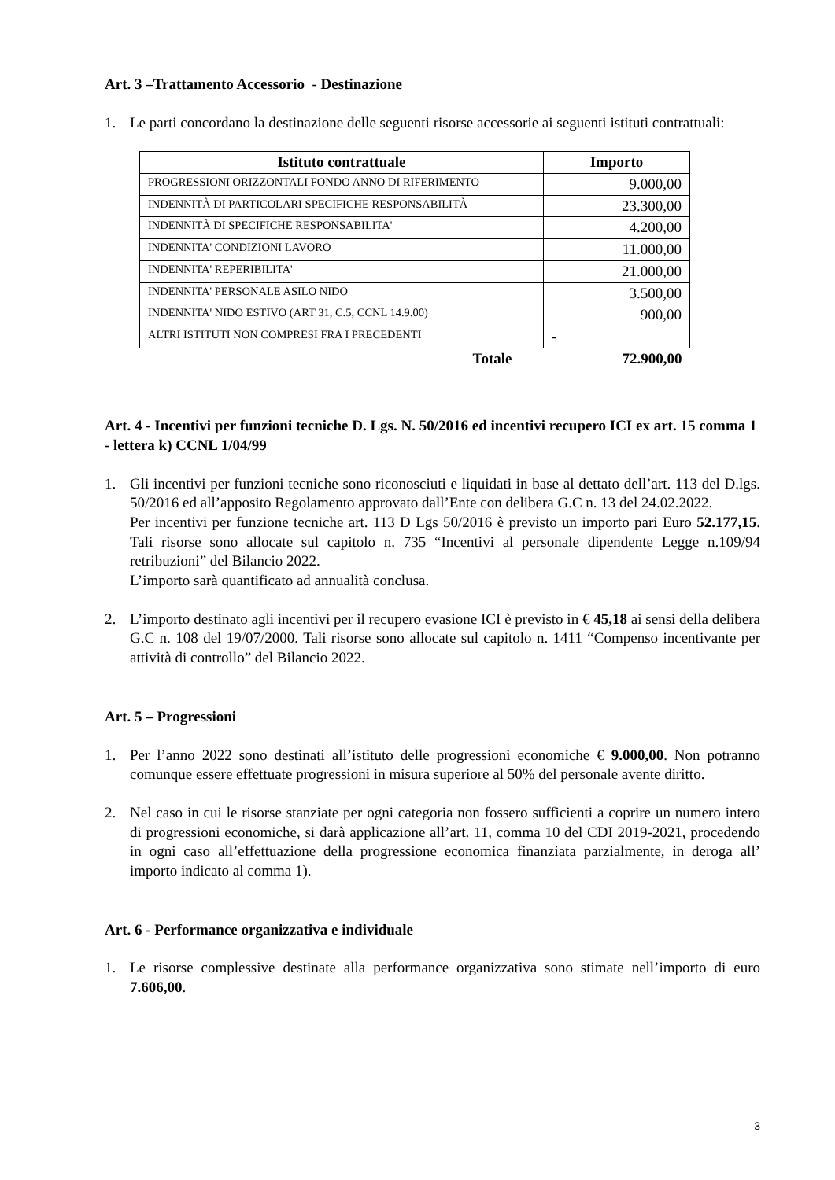Art. 3 –Trattamento Accessorio - Destinazione
1. Le parti concordano la destinazione delle seguenti risorse accessorie ai seguenti istituti contrattuali:
| Istituto contrattuale | Importo |
| --- | --- |
| PROGRESSIONI ORIZZONTALI FONDO ANNO DI RIFERIMENTO | 9.000,00 |
| INDENNITÀ DI PARTICOLARI SPECIFICHE RESPONSABILITÀ | 23.300,00 |
| INDENNITÀ DI SPECIFICHE RESPONSABILITA' | 4.200,00 |
| INDENNITA' CONDIZIONI LAVORO | 11.000,00 |
| INDENNITA' REPERIBILITA' | 21.000,00 |
| INDENNITA' PERSONALE ASILO NIDO | 3.500,00 |
| INDENNITA' NIDO ESTIVO (ART 31, C.5, CCNL 14.9.00) | 900,00 |
| ALTRI ISTITUTI NON COMPRESI FRA I PRECEDENTI | - |
| Totale | 72.900,00 |
Art. 4 - Incentivi per funzioni tecniche D. Lgs. N. 50/2016 ed incentivi recupero ICI ex art. 15 comma 1 - lettera k) CCNL 1/04/99
1. Gli incentivi per funzioni tecniche sono riconosciuti e liquidati in base al dettato dell’art. 113 del D.lgs. 50/2016 ed all’apposito Regolamento approvato dall’Ente con delibera G.C n. 13 del 24.02.2022.
Per incentivi per funzione tecniche art. 113 D Lgs 50/2016 è previsto un importo pari Euro 52.177,15. Tali risorse sono allocate sul capitolo n. 735 “Incentivi al personale dipendente Legge n.109/94 retribuzioni” del Bilancio 2022.
L’importo sarà quantificato ad annualità conclusa.
2. L’importo destinato agli incentivi per il recupero evasione ICI è previsto in € 45,18 ai sensi della delibera G.C n. 108 del 19/07/2000. Tali risorse sono allocate sul capitolo n. 1411 “Compenso incentivante per attività di controllo” del Bilancio 2022.
Art. 5 – Progressioni
1. Per l’anno 2022 sono destinati all’istituto delle progressioni economiche € 9.000,00. Non potranno comunque essere effettuate progressioni in misura superiore al 50% del personale avente diritto.
2. Nel caso in cui le risorse stanziate per ogni categoria non fossero sufficienti a coprire un numero intero di progressioni economiche, si darà applicazione all’art. 11, comma 10 del CDI 2019-2021, procedendo in ogni caso all’effettuazione della progressione economica finanziata parzialmente, in deroga all’ importo indicato al comma 1).
Art. 6 - Performance organizzativa e individuale
1. Le risorse complessive destinate alla performance organizzativa sono stimate nell’importo di euro 7.606,00.
3